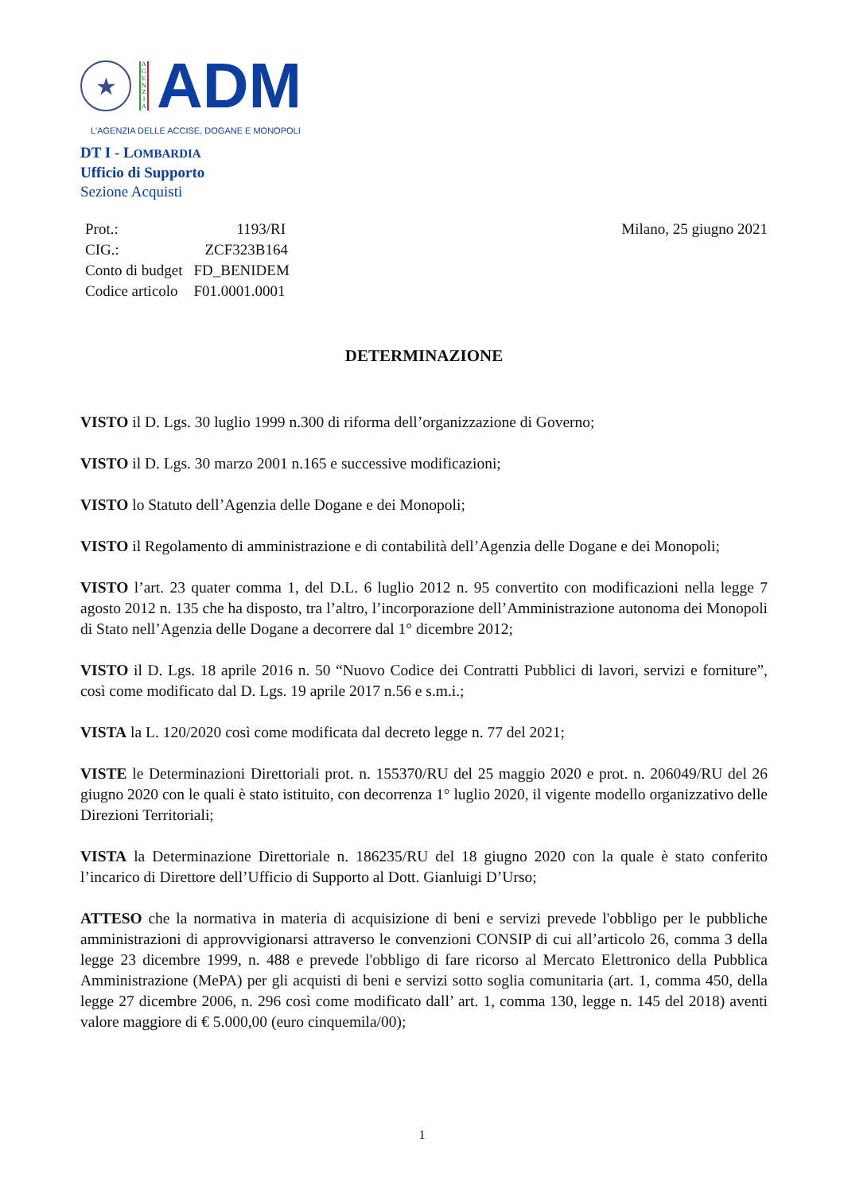★
A G E N Z I A
ADM
L'AGENZIA DELLE ACCISE, DOGANE E MONOPOLI
DT I - LOMBARDIA
Ufficio di Supporto
Sezione Acquisti
| Prot.: | 1193/RI |
| CIG.: | ZCF323B164 |
| Conto di budget | FD_BENIDEM |
| Codice articolo | F01.0001.0001 |
Milano, 25 giugno 2021
DETERMINAZIONE
VISTO il D. Lgs. 30 luglio 1999 n.300 di riforma dell’organizzazione di Governo;
VISTO il D. Lgs. 30 marzo 2001 n.165 e successive modificazioni;
VISTO lo Statuto dell’Agenzia delle Dogane e dei Monopoli;
VISTO il Regolamento di amministrazione e di contabilità dell’Agenzia delle Dogane e dei Monopoli;
VISTO l’art. 23 quater comma 1, del D.L. 6 luglio 2012 n. 95 convertito con modificazioni nella legge 7 agosto 2012 n. 135 che ha disposto, tra l’altro, l’incorporazione dell’Amministrazione autonoma dei Monopoli di Stato nell’Agenzia delle Dogane a decorrere dal 1° dicembre 2012;
VISTO il D. Lgs. 18 aprile 2016 n. 50 “Nuovo Codice dei Contratti Pubblici di lavori, servizi e forniture”, così come modificato dal D. Lgs. 19 aprile 2017 n.56 e s.m.i.;
VISTA la L. 120/2020 così come modificata dal decreto legge n. 77 del 2021;
VISTE le Determinazioni Direttoriali prot. n. 155370/RU del 25 maggio 2020 e prot. n. 206049/RU del 26 giugno 2020 con le quali è stato istituito, con decorrenza 1° luglio 2020, il vigente modello organizzativo delle Direzioni Territoriali;
VISTA la Determinazione Direttoriale n. 186235/RU del 18 giugno 2020 con la quale è stato conferito l’incarico di Direttore dell’Ufficio di Supporto al Dott. Gianluigi D’Urso;
ATTESO che la normativa in materia di acquisizione di beni e servizi prevede l'obbligo per le pubbliche amministrazioni di approvvigionarsi attraverso le convenzioni CONSIP di cui all’articolo 26, comma 3 della legge 23 dicembre 1999, n. 488 e prevede l'obbligo di fare ricorso al Mercato Elettronico della Pubblica Amministrazione (MePA) per gli acquisti di beni e servizi sotto soglia comunitaria (art. 1, comma 450, della legge 27 dicembre 2006, n. 296 così come modificato dall’ art. 1, comma 130, legge n. 145 del 2018) aventi valore maggiore di € 5.000,00 (euro cinquemila/00);
1